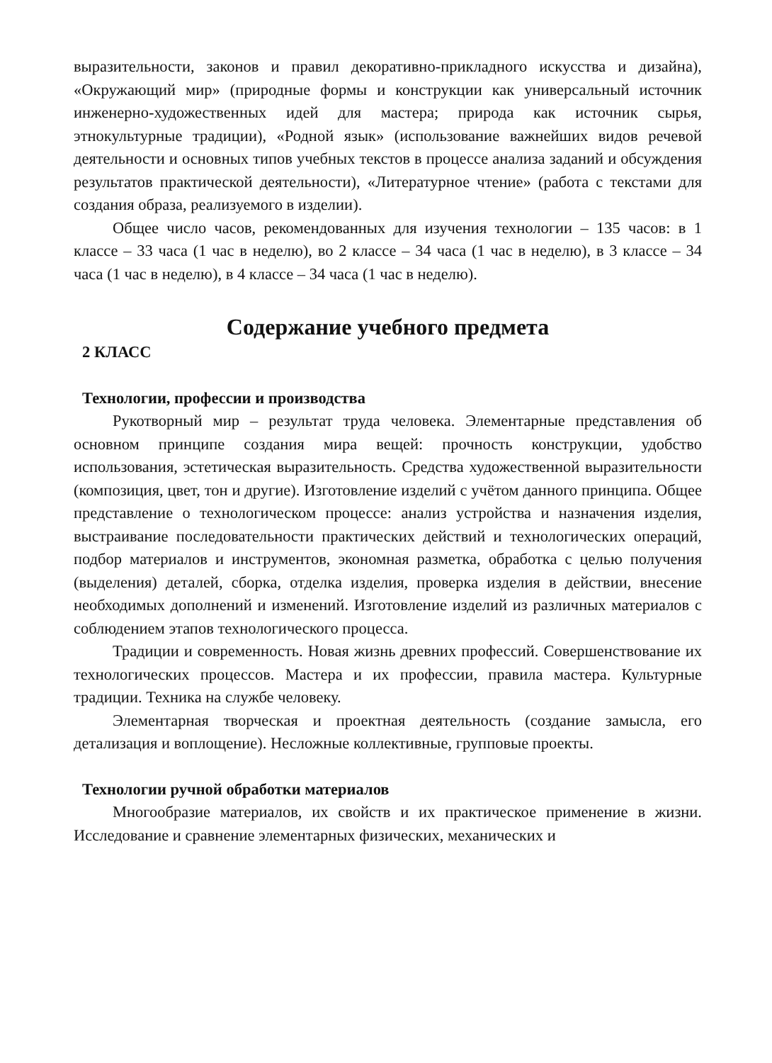выразительности, законов и правил декоративно-прикладного искусства и дизайна), «Окружающий мир» (природные формы и конструкции как универсальный источник инженерно-художественных идей для мастера; природа как источник сырья, этнокультурные традиции), «Родной язык» (использование важнейших видов речевой деятельности и основных типов учебных текстов в процессе анализа заданий и обсуждения результатов практической деятельности), «Литературное чтение» (работа с текстами для создания образа, реализуемого в изделии).
Общее число часов, рекомендованных для изучения технологии – 135 часов: в 1 классе – 33 часа (1 час в неделю), во 2 классе – 34 часа (1 час в неделю), в 3 классе – 34 часа (1 час в неделю), в 4 классе – 34 часа (1 час в неделю).
Содержание учебного предмета
2 КЛАСС
Технологии, профессии и производства
Рукотворный мир – результат труда человека. Элементарные представления об основном принципе создания мира вещей: прочность конструкции, удобство использования, эстетическая выразительность. Средства художественной выразительности (композиция, цвет, тон и другие). Изготовление изделий с учётом данного принципа. Общее представление о технологическом процессе: анализ устройства и назначения изделия, выстраивание последовательности практических действий и технологических операций, подбор материалов и инструментов, экономная разметка, обработка с целью получения (выделения) деталей, сборка, отделка изделия, проверка изделия в действии, внесение необходимых дополнений и изменений. Изготовление изделий из различных материалов с соблюдением этапов технологического процесса.
Традиции и современность. Новая жизнь древних профессий. Совершенствование их технологических процессов. Мастера и их профессии, правила мастера. Культурные традиции. Техника на службе человеку.
Элементарная творческая и проектная деятельность (создание замысла, его детализация и воплощение). Несложные коллективные, групповые проекты.
Технологии ручной обработки материалов
Многообразие материалов, их свойств и их практическое применение в жизни. Исследование и сравнение элементарных физических, механических и